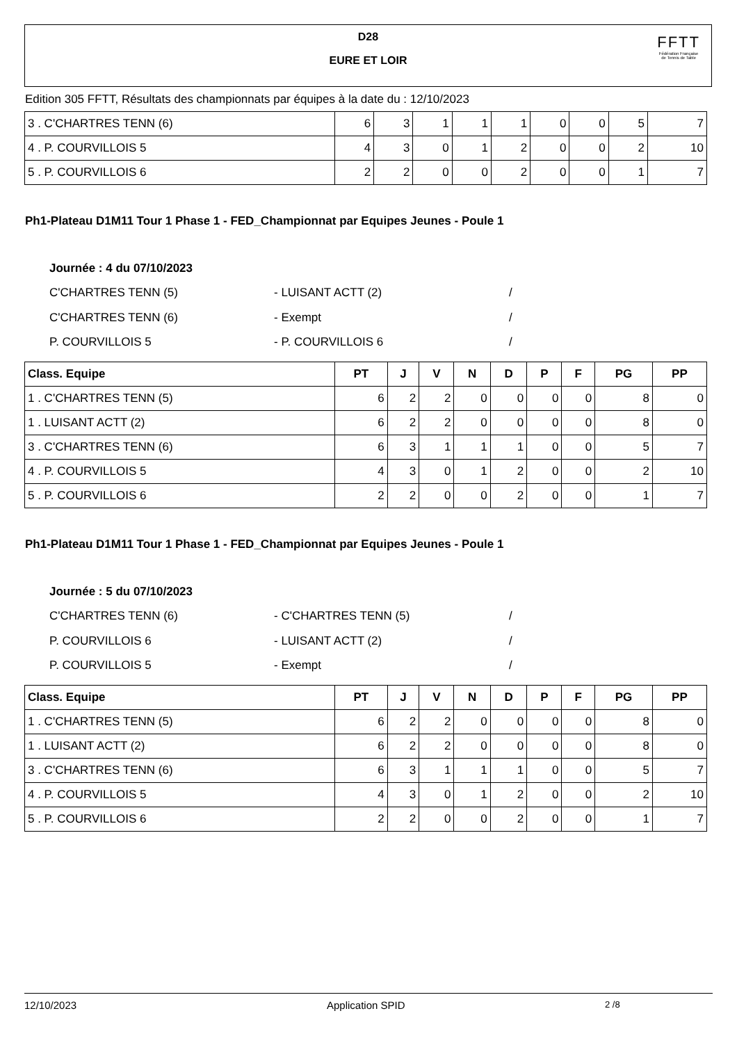D28
EURE ET LOIR
FFTT
Fédération Française
de Tennis de Table
Edition 305 FFTT, Résultats des championnats par équipes à la date du : 12/10/2023
| 3 . C'CHARTRES TENN (6) | 6 | 3 | 1 | 1 | 1 | 0 | 0 | 5 | 7 |
| 4 . P. COURVILLOIS 5 | 4 | 3 | 0 | 1 | 2 | 0 | 0 | 2 | 10 |
| 5 . P. COURVILLOIS 6 | 2 | 2 | 0 | 0 | 2 | 0 | 0 | 1 | 7 |
Ph1-Plateau D1M11 Tour 1 Phase 1 - FED_Championnat par Equipes Jeunes - Poule 1
Journée : 4 du 07/10/2023
C'CHARTRES TENN (5) - LUISANT ACTT (2) /
C'CHARTRES TENN (6) - Exempt /
P. COURVILLOIS 5 - P. COURVILLOIS 6 /
| Class. Equipe | PT | J | V | N | D | P | F | PG | PP |
| --- | --- | --- | --- | --- | --- | --- | --- | --- | --- |
| 1 . C'CHARTRES TENN (5) | 6 | 2 | 2 | 0 | 0 | 0 | 0 | 8 | 0 |
| 1 . LUISANT ACTT (2) | 6 | 2 | 2 | 0 | 0 | 0 | 0 | 8 | 0 |
| 3 . C'CHARTRES TENN (6) | 6 | 3 | 1 | 1 | 1 | 0 | 0 | 5 | 7 |
| 4 . P. COURVILLOIS 5 | 4 | 3 | 0 | 1 | 2 | 0 | 0 | 2 | 10 |
| 5 . P. COURVILLOIS 6 | 2 | 2 | 0 | 0 | 2 | 0 | 0 | 1 | 7 |
Ph1-Plateau D1M11 Tour 1 Phase 1 - FED_Championnat par Equipes Jeunes - Poule 1
Journée : 5 du 07/10/2023
C'CHARTRES TENN (6) - C'CHARTRES TENN (5) /
P. COURVILLOIS 6 - LUISANT ACTT (2) /
P. COURVILLOIS 5 - Exempt /
| Class. Equipe | PT | J | V | N | D | P | F | PG | PP |
| --- | --- | --- | --- | --- | --- | --- | --- | --- | --- |
| 1 . C'CHARTRES TENN (5) | 6 | 2 | 2 | 0 | 0 | 0 | 0 | 8 | 0 |
| 1 . LUISANT ACTT (2) | 6 | 2 | 2 | 0 | 0 | 0 | 0 | 8 | 0 |
| 3 . C'CHARTRES TENN (6) | 6 | 3 | 1 | 1 | 1 | 0 | 0 | 5 | 7 |
| 4 . P. COURVILLOIS 5 | 4 | 3 | 0 | 1 | 2 | 0 | 0 | 2 | 10 |
| 5 . P. COURVILLOIS 6 | 2 | 2 | 0 | 0 | 2 | 0 | 0 | 1 | 7 |
12/10/2023 Application SPID 2 /8